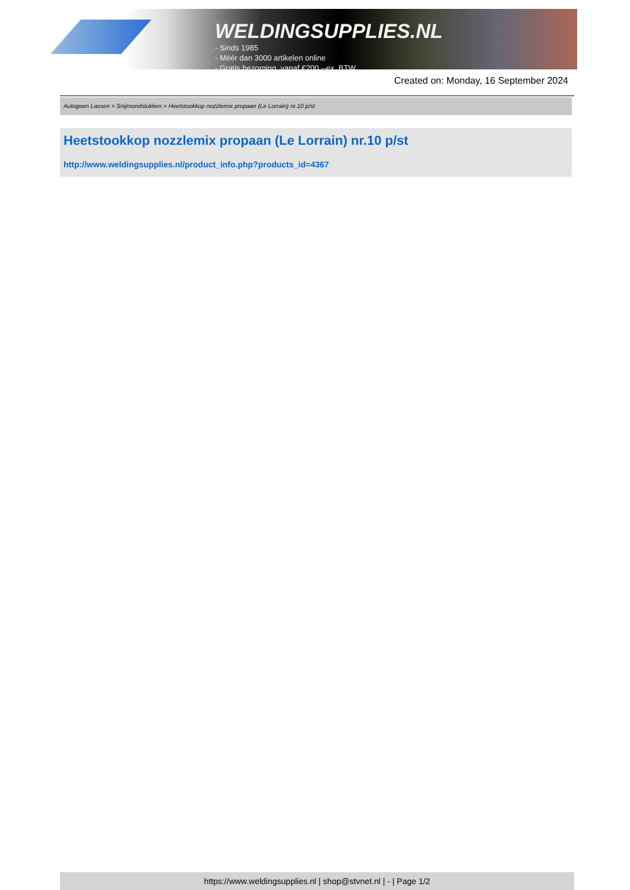WELDINGSUPPLIES.NL
- Sinds 1985
- Méér dan 3000 artikelen online
- Gratis bezorging, vanaf €200,--ex. BTW
Created on: Monday, 16 September 2024
Autogeen Lassen > Snijmondstukken > Heetstookkop nozzlemix propaan (Le Lorrain) nr.10 p/st
Heetstookkop nozzlemix propaan (Le Lorrain) nr.10 p/st
http://www.weldingsupplies.nl/product_info.php?products_id=4367
https://www.weldingsupplies.nl | shop@stvnet.nl | - | Page 1/2